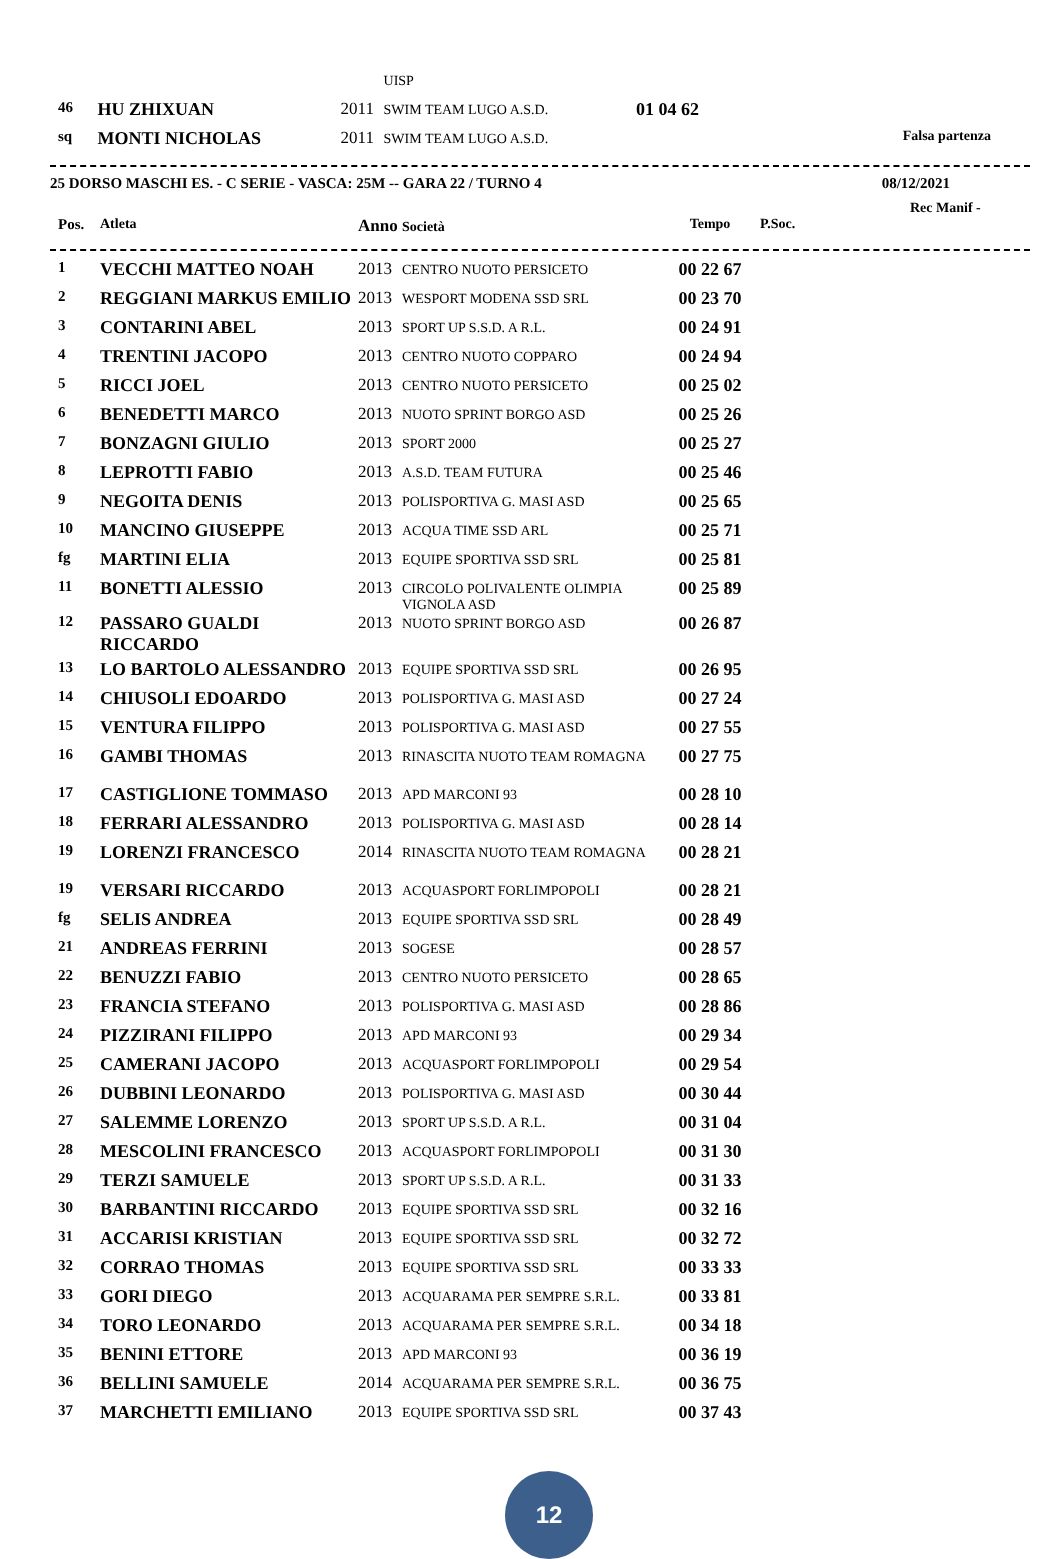| | | | UISP | | |
| 46 | HU ZHIXUAN | 2011 | SWIM TEAM LUGO A.S.D. | 01 04 62 | |
| sq | MONTI NICHOLAS | 2011 | SWIM TEAM LUGO A.S.D. | | Falsa partenza |
25 DORSO MASCHI ES. - C SERIE - VASCA: 25M -- GARA 22 / TURNO 4 08/12/2021
Rec Manif -
| Pos. | Atleta | Anno | Società | Tempo | P.Soc. |
| --- | --- | --- | --- | --- | --- |
| 1 | VECCHI MATTEO NOAH | 2013 | CENTRO NUOTO PERSICETO | 00 22 67 |
| 2 | REGGIANI MARKUS EMILIO | 2013 | WESPORT MODENA SSD SRL | 00 23 70 |
| 3 | CONTARINI ABEL | 2013 | SPORT UP S.S.D. A R.L. | 00 24 91 |
| 4 | TRENTINI JACOPO | 2013 | CENTRO NUOTO COPPARO | 00 24 94 |
| 5 | RICCI JOEL | 2013 | CENTRO NUOTO PERSICETO | 00 25 02 |
| 6 | BENEDETTI MARCO | 2013 | NUOTO SPRINT BORGO ASD | 00 25 26 |
| 7 | BONZAGNI GIULIO | 2013 | SPORT 2000 | 00 25 27 |
| 8 | LEPROTTI FABIO | 2013 | A.S.D. TEAM FUTURA | 00 25 46 |
| 9 | NEGOITA DENIS | 2013 | POLISPORTIVA G. MASI ASD | 00 25 65 |
| 10 | MANCINO GIUSEPPE | 2013 | ACQUA TIME SSD ARL | 00 25 71 |
| fg | MARTINI ELIA | 2013 | EQUIPE SPORTIVA SSD SRL | 00 25 81 |
| 11 | BONETTI ALESSIO | 2013 | CIRCOLO POLIVALENTE OLIMPIA VIGNOLA ASD | 00 25 89 |
| 12 | PASSARO GUALDI RICCARDO | 2013 | NUOTO SPRINT BORGO ASD | 00 26 87 |
| 13 | LO BARTOLO ALESSANDRO | 2013 | EQUIPE SPORTIVA SSD SRL | 00 26 95 |
| 14 | CHIUSOLI EDOARDO | 2013 | POLISPORTIVA G. MASI ASD | 00 27 24 |
| 15 | VENTURA FILIPPO | 2013 | POLISPORTIVA G. MASI ASD | 00 27 55 |
| 16 | GAMBI THOMAS | 2013 | RINASCITA NUOTO TEAM ROMAGNA | 00 27 75 |
| 17 | CASTIGLIONE TOMMASO | 2013 | APD MARCONI 93 | 00 28 10 |
| 18 | FERRARI ALESSANDRO | 2013 | POLISPORTIVA G. MASI ASD | 00 28 14 |
| 19 | LORENZI FRANCESCO | 2014 | RINASCITA NUOTO TEAM ROMAGNA | 00 28 21 |
| 19 | VERSARI RICCARDO | 2013 | ACQUASPORT FORLIMPOPOLI | 00 28 21 |
| fg | SELIS ANDREA | 2013 | EQUIPE SPORTIVA SSD SRL | 00 28 49 |
| 21 | ANDREAS FERRINI | 2013 | SOGESE | 00 28 57 |
| 22 | BENUZZI FABIO | 2013 | CENTRO NUOTO PERSICETO | 00 28 65 |
| 23 | FRANCIA STEFANO | 2013 | POLISPORTIVA G. MASI ASD | 00 28 86 |
| 24 | PIZZIRANI FILIPPO | 2013 | APD MARCONI 93 | 00 29 34 |
| 25 | CAMERANI JACOPO | 2013 | ACQUASPORT FORLIMPOPOLI | 00 29 54 |
| 26 | DUBBINI LEONARDO | 2013 | POLISPORTIVA G. MASI ASD | 00 30 44 |
| 27 | SALEMME LORENZO | 2013 | SPORT UP S.S.D. A R.L. | 00 31 04 |
| 28 | MESCOLINI FRANCESCO | 2013 | ACQUASPORT FORLIMPOPOLI | 00 31 30 |
| 29 | TERZI SAMUELE | 2013 | SPORT UP S.S.D. A R.L. | 00 31 33 |
| 30 | BARBANTINI RICCARDO | 2013 | EQUIPE SPORTIVA SSD SRL | 00 32 16 |
| 31 | ACCARISI KRISTIAN | 2013 | EQUIPE SPORTIVA SSD SRL | 00 32 72 |
| 32 | CORRAO THOMAS | 2013 | EQUIPE SPORTIVA SSD SRL | 00 33 33 |
| 33 | GORI DIEGO | 2013 | ACQUARAMA PER SEMPRE S.R.L. | 00 33 81 |
| 34 | TORO LEONARDO | 2013 | ACQUARAMA PER SEMPRE S.R.L. | 00 34 18 |
| 35 | BENINI ETTORE | 2013 | APD MARCONI 93 | 00 36 19 |
| 36 | BELLINI SAMUELE | 2014 | ACQUARAMA PER SEMPRE S.R.L. | 00 36 75 |
| 37 | MARCHETTI EMILIANO | 2013 | EQUIPE SPORTIVA SSD SRL | 00 37 43 |
12